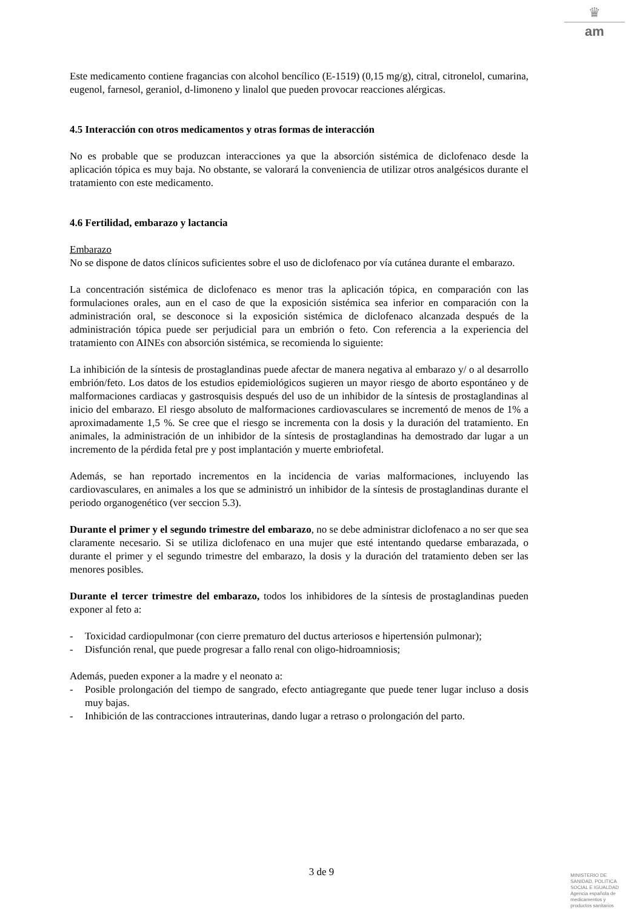♛
am
Este medicamento contiene fragancias con alcohol bencílico (E-1519) (0,15 mg/g), citral, citronelol, cumarina, eugenol, farnesol, geraniol, d-limoneno y linalol que pueden provocar reacciones alérgicas.
4.5 Interacción con otros medicamentos y otras formas de interacción
No es probable que se produzcan interacciones ya que la absorción sistémica de diclofenaco desde la aplicación tópica es muy baja. No obstante, se valorará la conveniencia de utilizar otros analgésicos durante el tratamiento con este medicamento.
4.6 Fertilidad, embarazo y lactancia
Embarazo
No se dispone de datos clínicos suficientes sobre el uso de diclofenaco por vía cutánea durante el embarazo.
La concentración sistémica de diclofenaco es menor tras la aplicación tópica, en comparación con las formulaciones orales, aun en el caso de que la exposición sistémica sea inferior en comparación con la administración oral, se desconoce si la exposición sistémica de diclofenaco alcanzada después de la administración tópica puede ser perjudicial para un embrión o feto. Con referencia a la experiencia del tratamiento con AINEs con absorción sistémica, se recomienda lo siguiente:
La inhibición de la síntesis de prostaglandinas puede afectar de manera negativa al embarazo y/ o al desarrollo embrión/feto. Los datos de los estudios epidemiológicos sugieren un mayor riesgo de aborto espontáneo y de malformaciones cardiacas y gastrosquisis después del uso de un inhibidor de la síntesis de prostaglandinas al inicio del embarazo. El riesgo absoluto de malformaciones cardiovasculares se incrementó de menos de 1% a aproximadamente 1,5 %. Se cree que el riesgo se incrementa con la dosis y la duración del tratamiento. En animales, la administración de un inhibidor de la síntesis de prostaglandinas ha demostrado dar lugar a un incremento de la pérdida fetal pre y post implantación y muerte embriofetal.
Además, se han reportado incrementos en la incidencia de varias malformaciones, incluyendo las cardiovasculares, en animales a los que se administró un inhibidor de la síntesis de prostaglandinas durante el periodo organogenético (ver seccion 5.3).
Durante el primer y el segundo trimestre del embarazo, no se debe administrar diclofenaco a no ser que sea claramente necesario. Si se utiliza diclofenaco en una mujer que esté intentando quedarse embarazada, o durante el primer y el segundo trimestre del embarazo, la dosis y la duración del tratamiento deben ser las menores posibles.
Durante el tercer trimestre del embarazo, todos los inhibidores de la síntesis de prostaglandinas pueden exponer al feto a:
- Toxicidad cardiopulmonar (con cierre prematuro del ductus arteriosos e hipertensión pulmonar);
- Disfunción renal, que puede progresar a fallo renal con oligo-hidroamniosis;
Además, pueden exponer a la madre y el neonato a:
- Posible prolongación del tiempo de sangrado, efecto antiagregante que puede tener lugar incluso a dosis muy bajas.
- Inhibición de las contracciones intrauterinas, dando lugar a retraso o prolongación del parto.
3 de 9
MINISTERIO DE
SANIDAD, POLITICA
SOCIAL E IGUALDAD
Agencia española de
medicamentos y
productos sanitarios